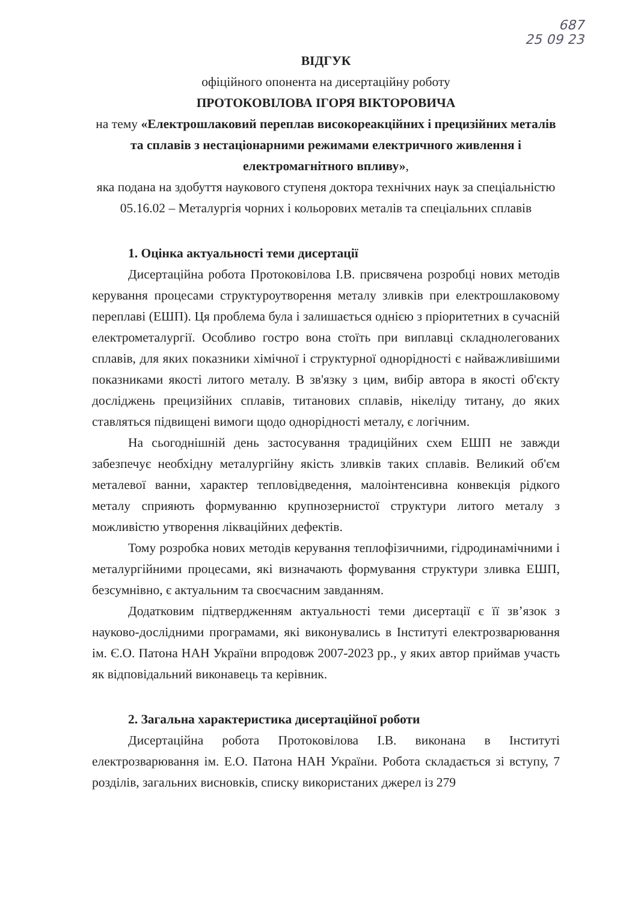687
25 09 23
ВІДГУК
офіційного опонента на дисертаційну роботу
ПРОТОКОВІЛОВА ІГОРЯ ВІКТОРОВИЧА
на тему «Електрошлаковий переплав високореакційних і прецизійних металів та сплавів з нестаціонарними режимами електричного живлення і електромагнітного впливу»,
яка подана на здобуття наукового ступеня доктора технічних наук за спеціальністю 05.16.02 – Металургія чорних і кольорових металів та спеціальних сплавів
1. Оцінка актуальності теми дисертації
Дисертаційна робота Протоковілова І.В. присвячена розробці нових методів керування процесами структуроутворення металу зливків при електрошлаковому переплаві (ЕШП). Ця проблема була і залишається однією з пріоритетних в сучасній електрометалургії. Особливо гостро вона стоїть при виплавці складнолегованих сплавів, для яких показники хімічної і структурної однорідності є найважливішими показниками якості литого металу. В зв'язку з цим, вибір автора в якості об'єкту досліджень прецизійних сплавів, титанових сплавів, нікеліду титану, до яких ставляться підвищені вимоги щодо однорідності металу, є логічним.
На сьогоднішній день застосування традиційних схем ЕШП не завжди забезпечує необхідну металургійну якість зливків таких сплавів. Великий об'єм металевої ванни, характер тепловідведення, малоінтенсивна конвекція рідкого металу сприяють формуванню крупнозернистої структури литого металу з можливістю утворення ліквацiйних дефектів.
Тому розробка нових методів керування теплофізичними, гідродинамічними і металургійними процесами, які визначають формування структури зливка ЕШП, безсумнівно, є актуальним та своєчасним завданням.
Додатковим підтвердженням актуальності теми дисертації є її зв’язок з науково-дослідними програмами, які виконувались в Інституті електрозварювання ім. Є.О. Патона НАН України впродовж 2007-2023 рр., у яких автор приймав участь як відповідальний виконавець та керівник.
2. Загальна характеристика дисертаційної роботи
Дисертаційна робота Протоковілова І.В. виконана в Інституті електрозварювання ім. Е.О. Патона НАН України. Робота складається зі вступу, 7 розділів, загальних висновків, списку використаних джерел із 279